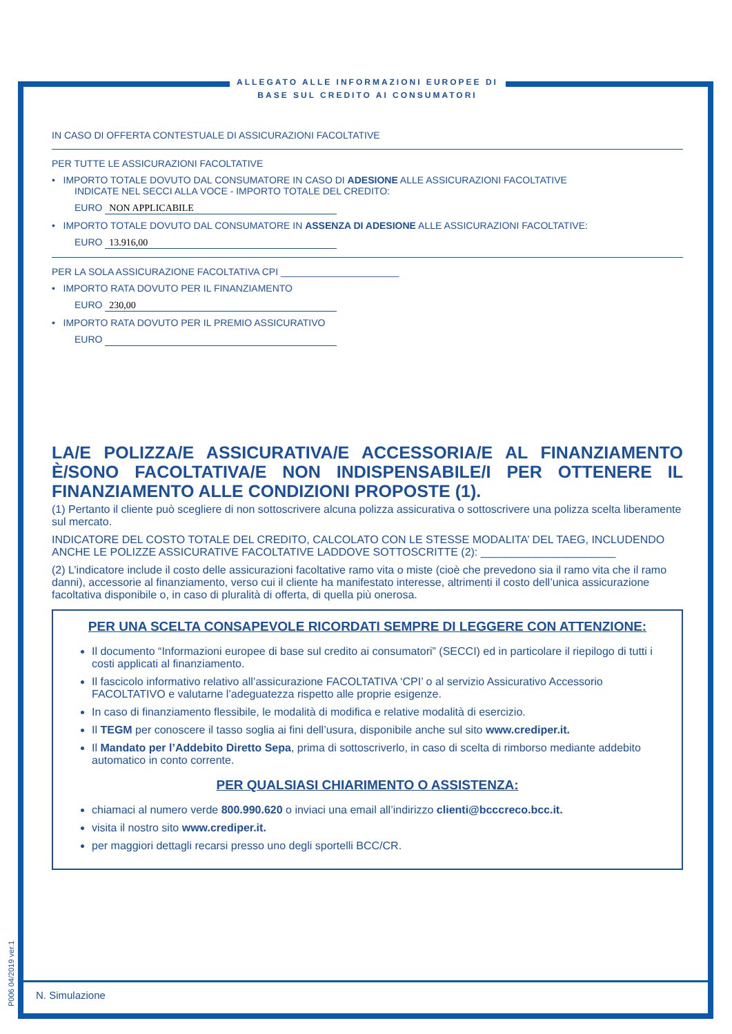ALLEGATO ALLE INFORMAZIONI EUROPEE DI BASE SUL CREDITO AI CONSUMATORI
IN CASO DI OFFERTA CONTESTUALE DI ASSICURAZIONI FACOLTATIVE
PER TUTTE LE ASSICURAZIONI FACOLTATIVE
• IMPORTO TOTALE DOVUTO DAL CONSUMATORE IN CASO DI ADESIONE ALLE ASSICURAZIONI FACOLTATIVE
INDICATE NEL SECCI ALLA VOCE - IMPORTO TOTALE DEL CREDITO:
EURO NON APPLICABILE
• IMPORTO TOTALE DOVUTO DAL CONSUMATORE IN ASSENZA DI ADESIONE ALLE ASSICURAZIONI FACOLTATIVE:
EURO 13.916,00
PER LA SOLA ASSICURAZIONE FACOLTATIVA CPI ______________________
• IMPORTO RATA DOVUTO PER IL FINANZIAMENTO
EURO 230,00
• IMPORTO RATA DOVUTO PER IL PREMIO ASSICURATIVO
EURO
LA/E POLIZZA/E ASSICURATIVA/E ACCESSORIA/E AL FINANZIAMENTO È/SONO FACOLTATIVA/E NON INDISPENSABILE/I PER OTTENERE IL FINANZIAMENTO ALLE CONDIZIONI PROPOSTE (1).
(1) Pertanto il cliente può scegliere di non sottoscrivere alcuna polizza assicurativa o sottoscrivere una polizza scelta liberamente sul mercato.
INDICATORE DEL COSTO TOTALE DEL CREDITO, CALCOLATO CON LE STESSE MODALITA’ DEL TAEG, INCLUDENDO ANCHE LE POLIZZE ASSICURATIVE FACOLTATIVE LADDOVE SOTTOSCRITTE (2): ______________________
(2) L’indicatore include il costo delle assicurazioni facoltative ramo vita o miste (cioè che prevedono sia il ramo vita che il ramo danni), accessorie al finanziamento, verso cui il cliente ha manifestato interesse, altrimenti il costo dell’unica assicurazione facoltativa disponibile o, in caso di pluralità di offerta, di quella più onerosa.
PER UNA SCELTA CONSAPEVOLE RICORDATI SEMPRE DI LEGGERE CON ATTENZIONE:
Il documento “Informazioni europee di base sul credito ai consumatori” (SECCI) ed in particolare il riepilogo di tutti i costi applicati al finanziamento.
Il fascicolo informativo relativo all’assicurazione FACOLTATIVA ‘CPI’ o al servizio Assicurativo Accessorio FACOLTATIVO e valutarne l’adeguatezza rispetto alle proprie esigenze.
In caso di finanziamento flessibile, le modalità di modifica e relative modalità di esercizio.
Il TEGM per conoscere il tasso soglia ai fini dell’usura, disponibile anche sul sito www.crediper.it.
Il Mandato per l’Addebito Diretto Sepa, prima di sottoscriverlo, in caso di scelta di rimborso mediante addebito automatico in conto corrente.
PER QUALSIASI CHIARIMENTO O ASSISTENZA:
chiamaci al numero verde 800.990.620 o inviaci una email all’indirizzo clienti@bcccreco.bcc.it.
visita il nostro sito www.crediper.it.
per maggiori dettagli recarsi presso uno degli sportelli BCC/CR.
N. Simulazione
P006 04/2019 ver.1